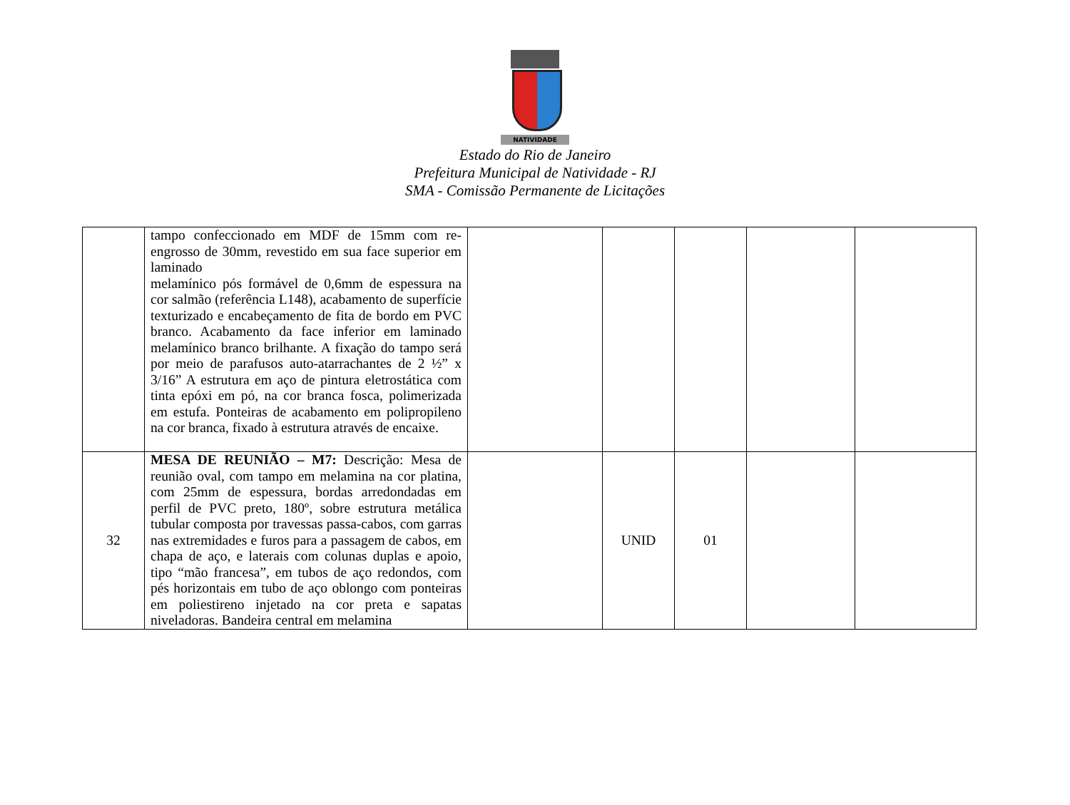NATIVIDADE
Estado do Rio de Janeiro
Prefeitura Municipal de Natividade - RJ
SMA - Comissão Permanente de Licitações
| | tampo confeccionado em MDF de 15mm com re-engrosso de 30mm, revestido em sua face superior em laminado melamínico pós formável de 0,6mm de espessura na cor salmão (referência L148), acabamento de superfície texturizado e encabeçamento de fita de bordo em PVC branco. Acabamento da face inferior em laminado melamínico branco brilhante. A fixação do tampo será por meio de parafusos auto-atarrachantes de 2 ½” x 3/16” A estrutura em aço de pintura eletrostática com tinta epóxi em pó, na cor branca fosca, polimerizada em estufa. Ponteiras de acabamento em polipropileno na cor branca, fixado à estrutura através de encaixe. | | | | | |
| 32 | MESA DE REUNIÃO – M7: Descrição: Mesa de reunião oval, com tampo em melamina na cor platina, com 25mm de espessura, bordas arredondadas em perfil de PVC preto, 180º, sobre estrutura metálica tubular composta por travessas passa-cabos, com garras nas extremidades e furos para a passagem de cabos, em chapa de aço, e laterais com colunas duplas e apoio, tipo “mão francesa”, em tubos de aço redondos, com pés horizontais em tubo de aço oblongo com ponteiras em poliestireno injetado na cor preta e sapatas niveladoras. Bandeira central em melamina | | UNID | 01 | | |